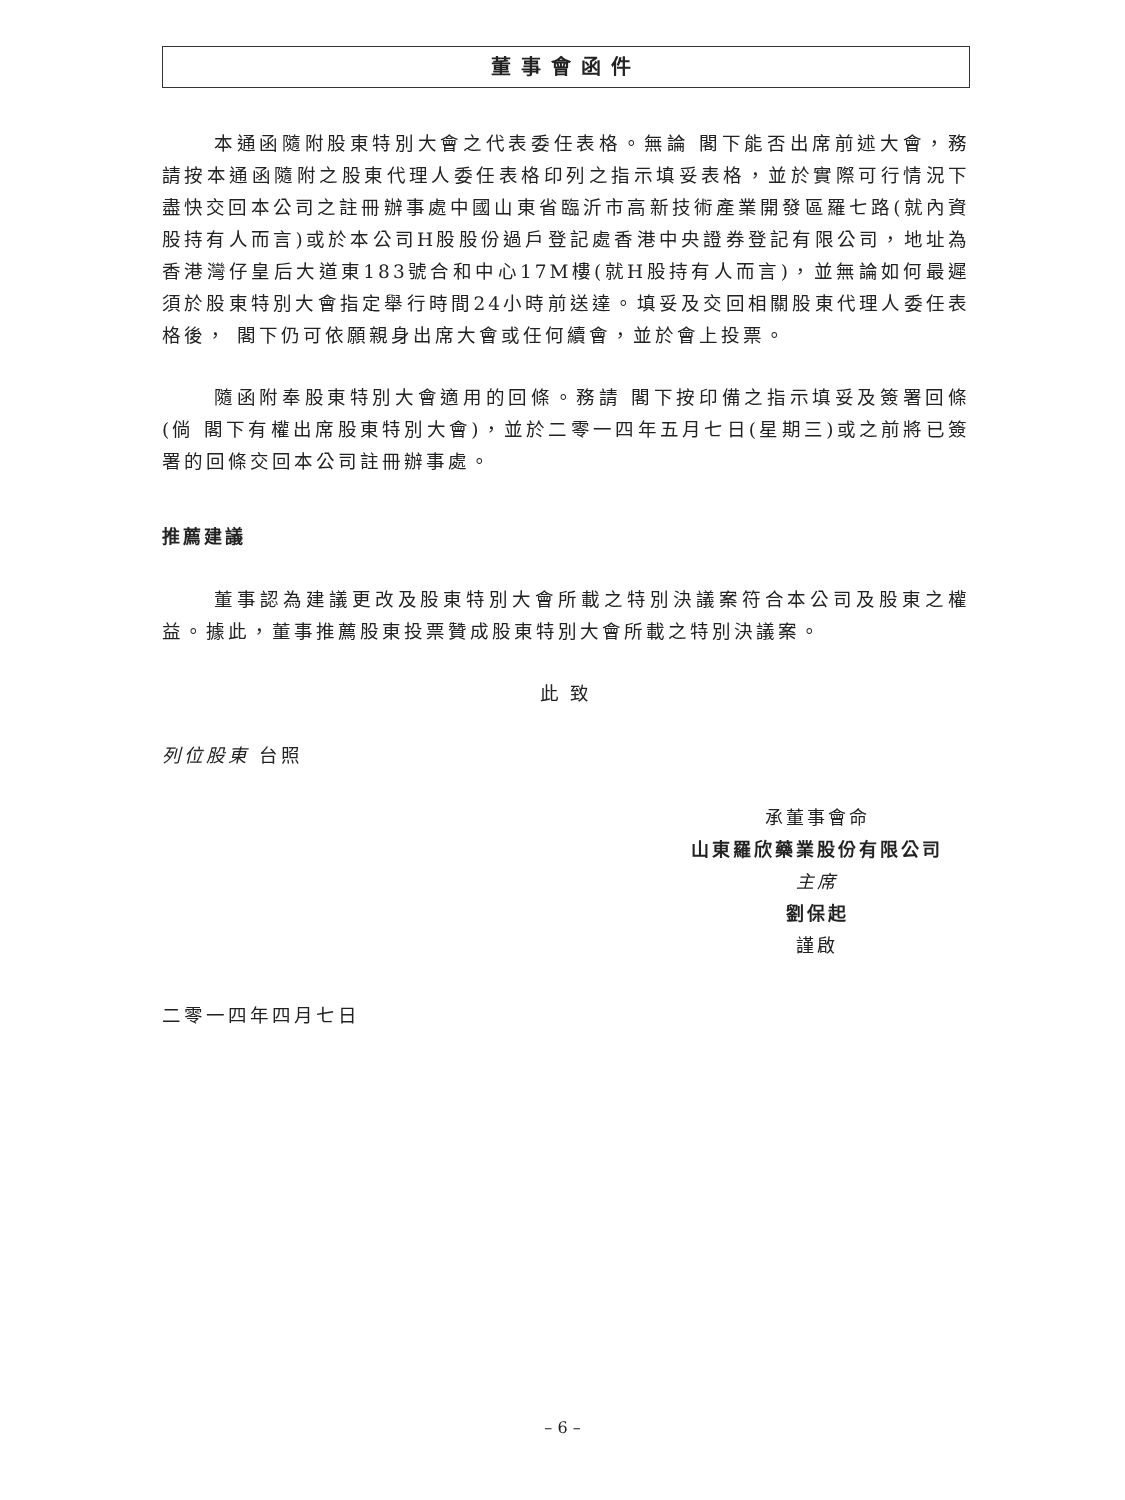董事會函件
本通函隨附股東特別大會之代表委任表格。無論 閣下能否出席前述大會，務請按本通函隨附之股東代理人委任表格印列之指示填妥表格，並於實際可行情況下盡快交回本公司之註冊辦事處中國山東省臨沂市高新技術產業開發區羅七路(就內資股持有人而言)或於本公司H股股份過戶登記處香港中央證券登記有限公司，地址為香港灣仔皇后大道東183號合和中心17M樓(就H股持有人而言)，並無論如何最遲須於股東特別大會指定舉行時間24小時前送達。填妥及交回相關股東代理人委任表格後， 閣下仍可依願親身出席大會或任何續會，並於會上投票。
隨函附奉股東特別大會適用的回條。務請 閣下按印備之指示填妥及簽署回條(倘 閣下有權出席股東特別大會)，並於二零一四年五月七日(星期三)或之前將已簽署的回條交回本公司註冊辦事處。
推薦建議
董事認為建議更改及股東特別大會所載之特別決議案符合本公司及股東之權益。據此，董事推薦股東投票贊成股東特別大會所載之特別決議案。
此 致
列位股東 台照
承董事會命
山東羅欣藥業股份有限公司
主席
劉保起
謹啟
二零一四年四月七日
– 6 –